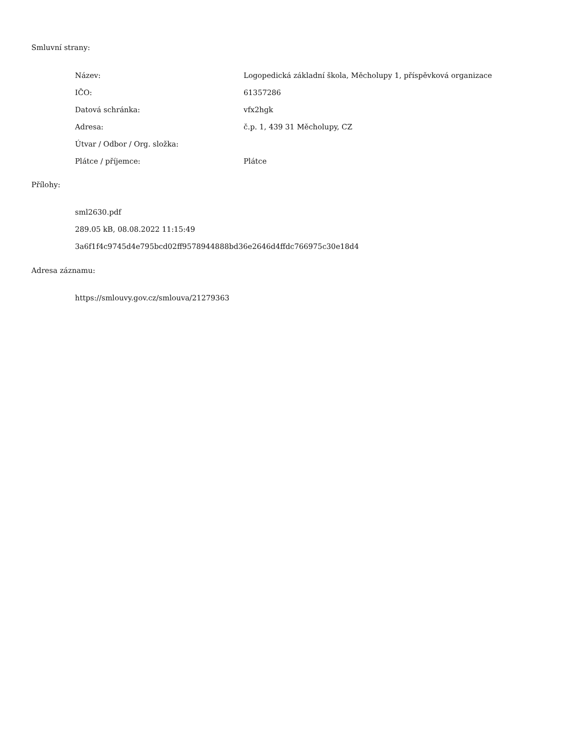Smluvní strany:
| Název: | Logopedická základní škola, Měcholupy 1, příspěvková organizace |
| IČO: | 61357286 |
| Datová schránka: | vfx2hgk |
| Adresa: | č.p. 1, 439 31 Měcholupy, CZ |
| Útvar / Odbor / Org. složka: | |
| Plátce / příjemce: | Plátce |
Přílohy:
sml2630.pdf
289.05 kB, 08.08.2022 11:15:49
3a6f1f4c9745d4e795bcd02ff9578944888bd36e2646d4ffdc766975c30e18d4
Adresa záznamu:
https://smlouvy.gov.cz/smlouva/21279363